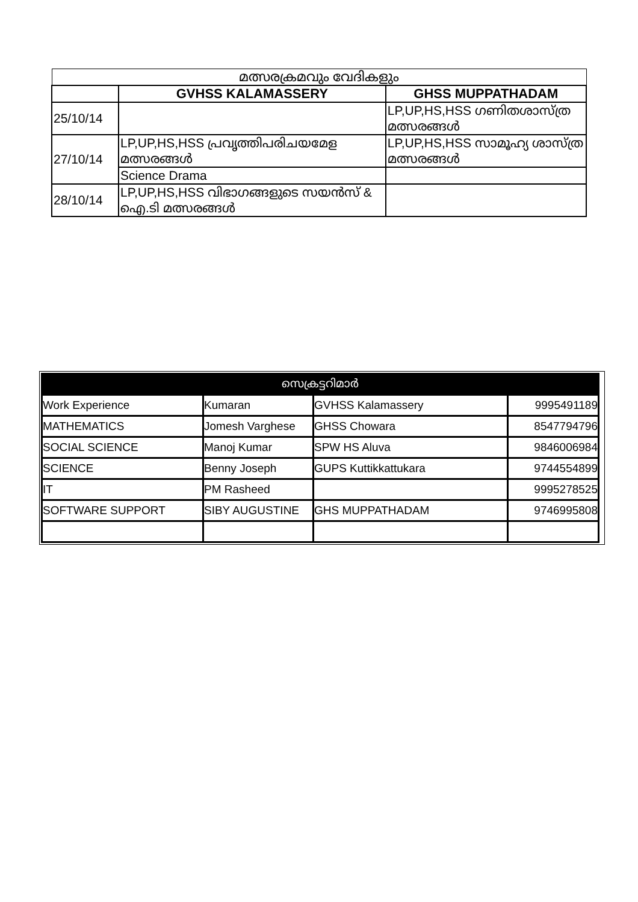| മത്സരക്രമവും വേദികളും | | |
| --- | --- | --- |
| | GVHSS KALAMASSERY | GHSS MUPPATHADAM |
| 25/10/14 | | LP,UP,HS,HSS ഗണിതശാസ്ത്ര മത്സരങ്ങൾ |
| 27/10/14 | LP,UP,HS,HSS പ്രവൃത്തിപരിചയമേള മത്സരങ്ങൾ | LP,UP,HS,HSS സാമൂഹ്യ ശാസ്ത്ര മത്സരങ്ങൾ |
| | Science Drama | |
| 28/10/14 | LP,UP,HS,HSS വിഭാഗങ്ങളുടെ സയൻസ് & ഐ.ടി മത്സരങ്ങൾ | |
| സെക്രട്ടറിമാർ | | | |
| Work Experience | Kumaran | GVHSS Kalamassery | 9995491189 |
| MATHEMATICS | Jomesh Varghese | GHSS Chowara | 8547794796 |
| SOCIAL SCIENCE | Manoj Kumar | SPW HS Aluva | 9846006984 |
| SCIENCE | Benny Joseph | GUPS Kuttikkattukara | 9744554899 |
| IT | PM Rasheed | | 9995278525 |
| SOFTWARE SUPPORT | SIBY AUGUSTINE | GHS MUPPATHADAM | 9746995808 |